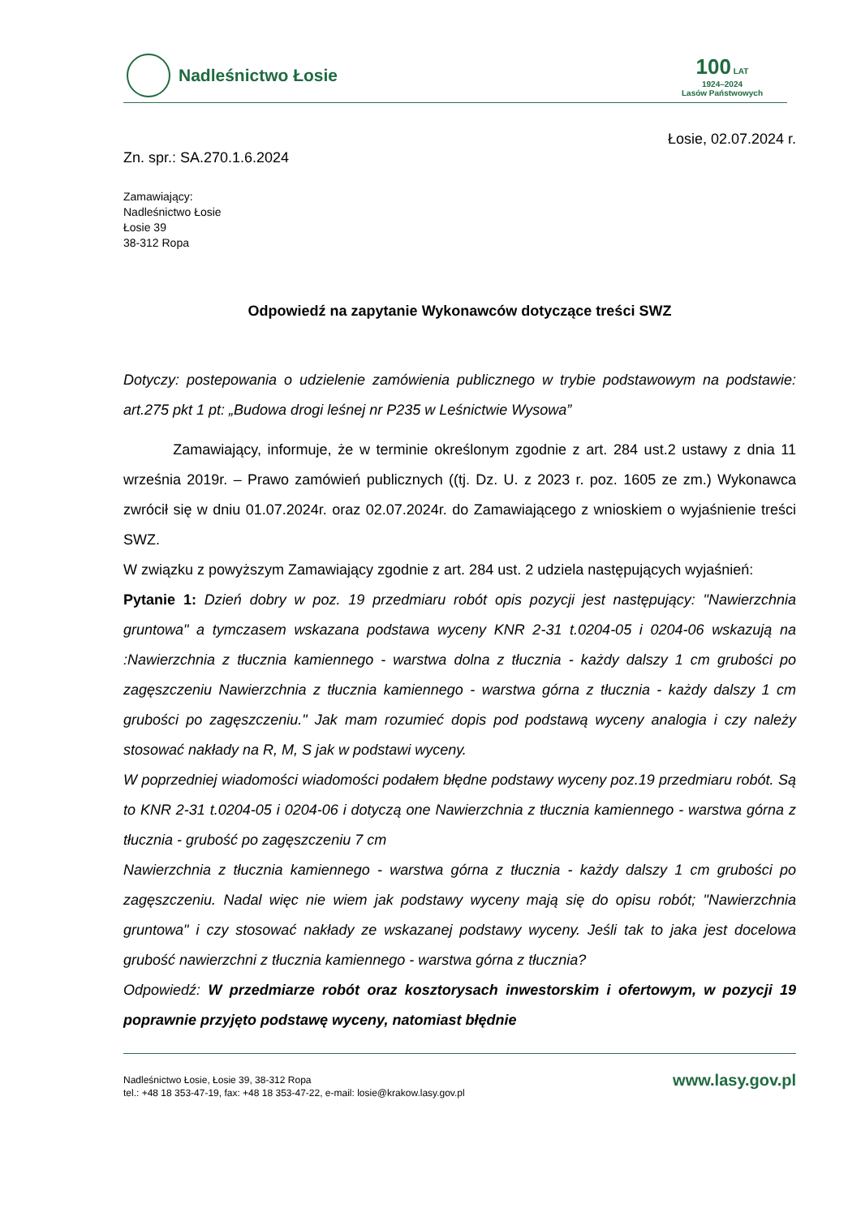Nadleśnictwo Łosie
100 LAT
1924–2024
Lasów Państwowych
Łosie, 02.07.2024 r.
Zn. spr.: SA.270.1.6.2024
Zamawiający:
Nadleśnictwo Łosie
Łosie 39
38-312 Ropa
Odpowiedź na zapytanie Wykonawców dotyczące treści SWZ
Dotyczy: postepowania o udzielenie zamówienia publicznego w trybie podstawowym na podstawie: art.275 pkt 1 pt: „Budowa drogi leśnej nr P235 w Leśnictwie Wysowa”
Zamawiający, informuje, że w terminie określonym zgodnie z art. 284 ust.2 ustawy z dnia 11 września 2019r. – Prawo zamówień publicznych ((tj. Dz. U. z 2023 r. poz. 1605 ze zm.) Wykonawca zwrócił się w dniu 01.07.2024r. oraz 02.07.2024r. do Zamawiającego z wnioskiem o wyjaśnienie treści SWZ.
W związku z powyższym Zamawiający zgodnie z art. 284 ust. 2 udziela następujących wyjaśnień:
Pytanie 1: Dzień dobry w poz. 19 przedmiaru robót opis pozycji jest następujący: "Nawierzchnia gruntowa" a tymczasem wskazana podstawa wyceny KNR 2-31 t.0204-05 i 0204-06 wskazują na :Nawierzchnia z tłucznia kamiennego - warstwa dolna z tłucznia - każdy dalszy 1 cm grubości po zagęszczeniu Nawierzchnia z tłucznia kamiennego - warstwa górna z tłucznia - każdy dalszy 1 cm grubości po zagęszczeniu." Jak mam rozumieć dopis pod podstawą wyceny analogia i czy należy stosować nakłady na R, M, S jak w podstawi wyceny.
W poprzedniej wiadomości wiadomości podałem błędne podstawy wyceny poz.19 przedmiaru robót. Są to KNR 2-31 t.0204-05 i 0204-06 i dotyczą one Nawierzchnia z tłucznia kamiennego - warstwa górna z tłucznia - grubość po zagęszczeniu 7 cm
Nawierzchnia z tłucznia kamiennego - warstwa górna z tłucznia - każdy dalszy 1 cm grubości po zagęszczeniu. Nadal więc nie wiem jak podstawy wyceny mają się do opisu robót; "Nawierzchnia gruntowa" i czy stosować nakłady ze wskazanej podstawy wyceny. Jeśli tak to jaka jest docelowa grubość nawierzchni z tłucznia kamiennego - warstwa górna z tłucznia?
Odpowiedź: W przedmiarze robót oraz kosztorysach inwestorskim i ofertowym, w pozycji 19 poprawnie przyjęto podstawę wyceny, natomiast błędnie
Nadleśnictwo Łosie, Łosie 39, 38-312 Ropa
tel.: +48 18 353-47-19, fax: +48 18 353-47-22, e-mail: losie@krakow.lasy.gov.pl
www.lasy.gov.pl